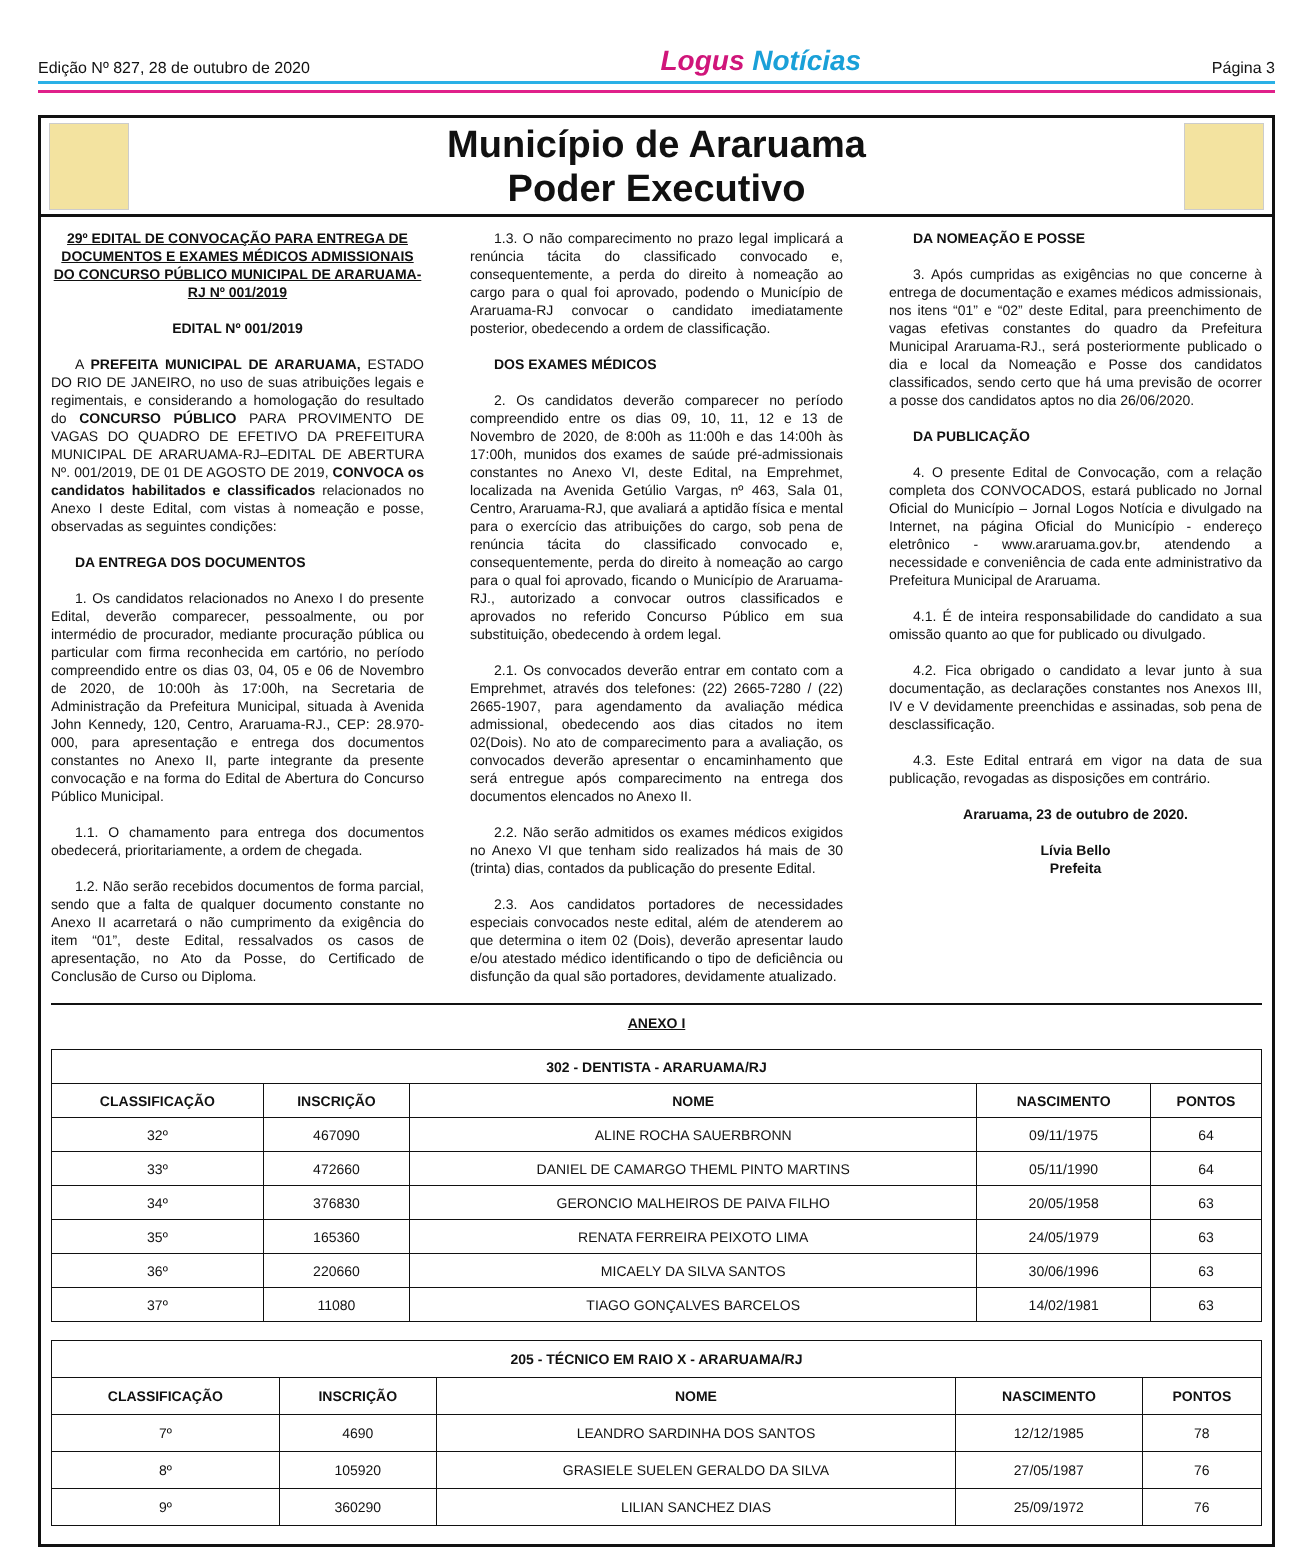Edição Nº 827, 28 de outubro de 2020
Logus Notícias
Página 3
Município de Araruama
Poder Executivo
29º EDITAL DE CONVOCAÇÃO PARA ENTREGA DE DOCUMENTOS E EXAMES MÉDICOS ADMISSIONAIS DO CONCURSO PÚBLICO MUNICIPAL DE ARARUAMA-RJ Nº 001/2019
EDITAL Nº 001/2019
A PREFEITA MUNICIPAL DE ARARUAMA, ESTADO DO RIO DE JANEIRO, no uso de suas atribuições legais e regimentais, e considerando a homologação do resultado do CONCURSO PÚBLICO PARA PROVIMENTO DE VAGAS DO QUADRO DE EFETIVO DA PREFEITURA MUNICIPAL DE ARARUAMA-RJ–EDITAL DE ABERTURA Nº. 001/2019, DE 01 DE AGOSTO DE 2019, CONVOCA os candidatos habilitados e classificados relacionados no Anexo I deste Edital, com vistas à nomeação e posse, observadas as seguintes condições:
DA ENTREGA DOS DOCUMENTOS
1. Os candidatos relacionados no Anexo I do presente Edital, deverão comparecer, pessoalmente, ou por intermédio de procurador, mediante procuração pública ou particular com firma reconhecida em cartório, no período compreendido entre os dias 03, 04, 05 e 06 de Novembro de 2020, de 10:00h às 17:00h, na Secretaria de Administração da Prefeitura Municipal, situada à Avenida John Kennedy, 120, Centro, Araruama-RJ., CEP: 28.970-000, para apresentação e entrega dos documentos constantes no Anexo II, parte integrante da presente convocação e na forma do Edital de Abertura do Concurso Público Municipal.
1.1. O chamamento para entrega dos documentos obedecerá, prioritariamente, a ordem de chegada.
1.2. Não serão recebidos documentos de forma parcial, sendo que a falta de qualquer documento constante no Anexo II acarretará o não cumprimento da exigência do item “01”, deste Edital, ressalvados os casos de apresentação, no Ato da Posse, do Certificado de Conclusão de Curso ou Diploma.
1.3. O não comparecimento no prazo legal implicará a renúncia tácita do classificado convocado e, consequentemente, a perda do direito à nomeação ao cargo para o qual foi aprovado, podendo o Município de Araruama-RJ convocar o candidato imediatamente posterior, obedecendo a ordem de classificação.
DOS EXAMES MÉDICOS
2. Os candidatos deverão comparecer no período compreendido entre os dias 09, 10, 11, 12 e 13 de Novembro de 2020, de 8:00h as 11:00h e das 14:00h às 17:00h, munidos dos exames de saúde pré-admissionais constantes no Anexo VI, deste Edital, na Emprehmet, localizada na Avenida Getúlio Vargas, nº 463, Sala 01, Centro, Araruama-RJ, que avaliará a aptidão física e mental para o exercício das atribuições do cargo, sob pena de renúncia tácita do classificado convocado e, consequentemente, perda do direito à nomeação ao cargo para o qual foi aprovado, ficando o Município de Araruama-RJ., autorizado a convocar outros classificados e aprovados no referido Concurso Público em sua substituição, obedecendo à ordem legal.
2.1. Os convocados deverão entrar em contato com a Emprehmet, através dos telefones: (22) 2665-7280 / (22) 2665-1907, para agendamento da avaliação médica admissional, obedecendo aos dias citados no item 02(Dois). No ato de comparecimento para a avaliação, os convocados deverão apresentar o encaminhamento que será entregue após comparecimento na entrega dos documentos elencados no Anexo II.
2.2. Não serão admitidos os exames médicos exigidos no Anexo VI que tenham sido realizados há mais de 30 (trinta) dias, contados da publicação do presente Edital.
2.3. Aos candidatos portadores de necessidades especiais convocados neste edital, além de atenderem ao que determina o item 02 (Dois), deverão apresentar laudo e/ou atestado médico identificando o tipo de deficiência ou disfunção da qual são portadores, devidamente atualizado.
DA NOMEAÇÃO E POSSE
3. Após cumpridas as exigências no que concerne à entrega de documentação e exames médicos admissionais, nos itens “01” e “02” deste Edital, para preenchimento de vagas efetivas constantes do quadro da Prefeitura Municipal Araruama-RJ., será posteriormente publicado o dia e local da Nomeação e Posse dos candidatos classificados, sendo certo que há uma previsão de ocorrer a posse dos candidatos aptos no dia 26/06/2020.
DA PUBLICAÇÃO
4. O presente Edital de Convocação, com a relação completa dos CONVOCADOS, estará publicado no Jornal Oficial do Município – Jornal Logos Notícia e divulgado na Internet, na página Oficial do Município - endereço eletrônico - www.araruama.gov.br, atendendo a necessidade e conveniência de cada ente administrativo da Prefeitura Municipal de Araruama.
4.1. É de inteira responsabilidade do candidato a sua omissão quanto ao que for publicado ou divulgado.
4.2. Fica obrigado o candidato a levar junto à sua documentação, as declarações constantes nos Anexos III, IV e V devidamente preenchidas e assinadas, sob pena de desclassificação.
4.3. Este Edital entrará em vigor na data de sua publicação, revogadas as disposições em contrário.
Araruama, 23 de outubro de 2020.
Lívia Bello
Prefeita
ANEXO I
| 302 - DENTISTA - ARARUAMA/RJ | | | | |
| --- | --- | --- | --- | --- |
| CLASSIFICAÇÃO | INSCRIÇÃO | NOME | NASCIMENTO | PONTOS |
| 32º | 467090 | ALINE ROCHA SAUERBRONN | 09/11/1975 | 64 |
| 33º | 472660 | DANIEL DE CAMARGO THEML PINTO MARTINS | 05/11/1990 | 64 |
| 34º | 376830 | GERONCIO MALHEIROS DE PAIVA FILHO | 20/05/1958 | 63 |
| 35º | 165360 | RENATA FERREIRA PEIXOTO LIMA | 24/05/1979 | 63 |
| 36º | 220660 | MICAELY DA SILVA SANTOS | 30/06/1996 | 63 |
| 37º | 11080 | TIAGO GONÇALVES BARCELOS | 14/02/1981 | 63 |
| 205 - TÉCNICO EM RAIO X - ARARUAMA/RJ | | | | |
| --- | --- | --- | --- | --- |
| CLASSIFICAÇÃO | INSCRIÇÃO | NOME | NASCIMENTO | PONTOS |
| 7º | 4690 | LEANDRO SARDINHA DOS SANTOS | 12/12/1985 | 78 |
| 8º | 105920 | GRASIELE SUELEN GERALDO DA SILVA | 27/05/1987 | 76 |
| 9º | 360290 | LILIAN SANCHEZ DIAS | 25/09/1972 | 76 |